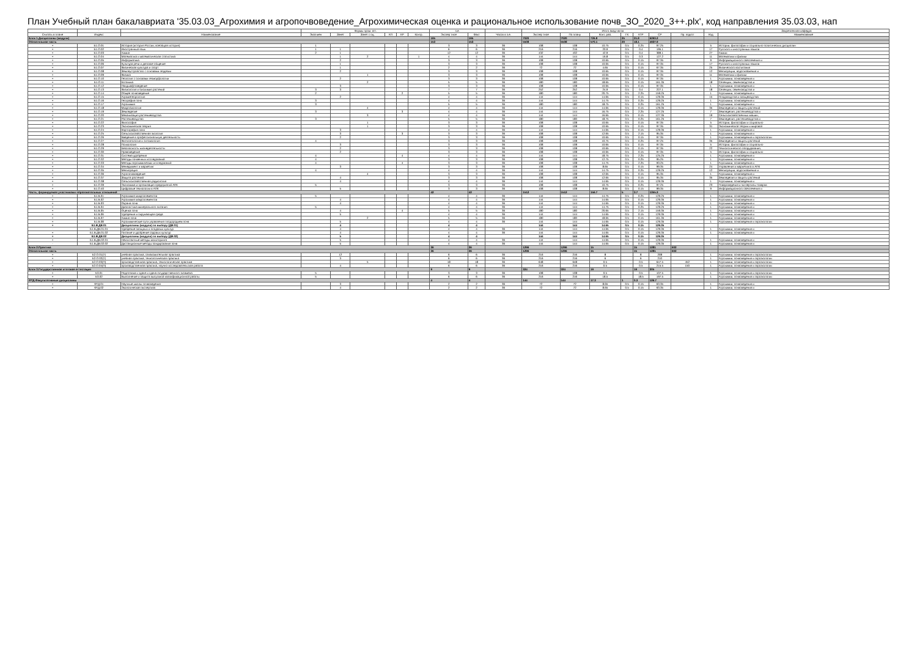План Учебный план бакалавриата '35.03.03_Агрохимия и агропочвоведение_Агрохимическая оценка и рациональное использование почв_ЗО_2020_3++.plx', код направления 35.03.03, нап
| - | - | - | Формы пром. атт. | | | | | | з.е. | | - | Итого акад.часов | | | | | | | Закрепленная кафедра | |
| --- | --- | --- | --- | --- | --- | --- | --- | --- | --- | --- | --- | --- | --- | --- | --- | --- | --- | --- | --- | --- |
| Считать в плане | Индекс | Наименование | Экза мен | Зачет | Зачет с оц. | КП | КР | Контр. | Экспер тное | Факт | Часов в з.е. | Экспер тное | По плану | Конт. раб. | ГК | КТР | СР | Пр. подгот | Код | Наименование |
| Блок 1.Дисциплины (модули) | | | | | | | | | 195 | 195 | | 7020 | 7020 | 726.8 | 25 | 21.8 | 6293.2 | | | |
| Обязательная часть | | | | | | | | | 153 | 153 | | 5508 | 5508 | 570.1 | 20 | 18.1 | 4937.9 | | | |
| + | Б1.О.01 | История (история России, всеобщая история) | 1 | | | | | | 3 | 3 | 36 | 108 | 108 | 10.75 | 0.5 | 0.25 | 97.25 | | 5 | Истории, философии и социально-политических дисциплин |
| + | Б1.О.02 | Иностранный язык | 1 | 1 | | | | | 6 | 6 | 36 | 216 | 216 | 20.9 | 0.5 | 0.4 | 195.1 | | 17 | Русского и иностранных языков |
| + | Б1.О.03 | Химия | 2 | 1 | | | | | 12 | 12 | 36 | 432 | 432 | 42.9 | 0.5 | 0.4 | 389.1 | | 27 | Химии |
| + | Б1.О.04 | Математика и математическая статистика | | 1 | 2 | | | 1 | 4 | 4 | 36 | 144 | 144 | 16.8 | 0.5 | 0.3 | 127.2 | | 11 | Математики и физики |
| + | Б1.О.05 | Информатика | | 2 | | | | | 3 | 3 | 36 | 108 | 108 | 10.65 | 0.5 | 0.15 | 97.35 | | 9 | Информационного обеспечения и |
| + | Б1.О.06 | Культура речи и деловое общение | | 1 | | | | | 3 | 3 | 36 | 108 | 108 | 10.65 | 0.5 | 0.15 | 97.35 | | 17 | Русского и иностранных языков |
| + | Б1.О.07 | Физическая культура и спорт | | 1 | | | | | 2 | 2 | 36 | 72 | 72 | 4.65 | 0.5 | 0.15 | 67.35 | | 25 | Физического воспитания |
| + | Б1.О.08 | Землеустройство с основами геодезии | | 2 | | | | | 3 | 3 | 36 | 108 | 108 | 10.65 | 0.5 | 0.15 | 97.35 | | 12 | Мелиорации, водоснабжения и |
| + | Б1.О.09 | Физика | | | 1 | | | | 3 | 3 | 36 | 108 | 108 | 10.65 | 0.5 | 0.15 | 97.35 | | 11 | Математики и физики |
| + | Б1.О.10 | Геология с основами геоморфологии | | 2 | | | | | 3 | 3 | 36 | 108 | 108 | 10.65 | 0.5 | 0.15 | 97.35 | | 1 | Агрохимии, почвоведения и |
| + | Б1.О.11 | Ботаника | | | 2 | | | | 5 | 5 | 36 | 180 | 180 | 18.65 | 0.5 | 0.15 | 161.35 | | 18 | Селекции, семеноводства и |
| + | Б1.О.12 | Ландшафтоведение | | 3 | | | | | 3 | 3 | 36 | 108 | 108 | 10.65 | 0.5 | 0.15 | 97.35 | | 1 | Агрохимии, почвоведения и |
| + | Б1.О.13 | Физиология и биохимия растений | 3 | 3 | | | | | 7 | 7 | 36 | 252 | 252 | 24.9 | 0.5 | 0.4 | 227.1 | | 18 | Селекции, семеноводства и |
| + | Б1.О.14 | Общее почвоведение | 2 | | | | 2 | | 5 | 5 | 36 | 180 | 180 | 20.75 | 0.5 | 2.25 | 159.25 | | 1 | Агрохимии, почвоведения и |
| + | Б1.О.15 | Агрометеорология | | 2 | | | | | 4 | 4 | 36 | 144 | 144 | 14.65 | 0.5 | 0.15 | 129.35 | | 15 | Плодоводства и овощеводства |
| + | Б1.О.16 | География почв | 3 | | | | | | 4 | 4 | 36 | 144 | 144 | 14.75 | 0.5 | 0.25 | 129.25 | | 1 | Агрохимии, почвоведения и |
| + | Б1.О.17 | Агрохимия | 3 | | | | | | 5 | 5 | 36 | 180 | 180 | 18.75 | 0.5 | 0.25 | 161.25 | | 1 | Агрохимии, почвоведения и |
| + | Б1.О.18 | Микробиология | | | 4 | | | | 4 | 4 | 36 | 144 | 144 | 14.65 | 0.5 | 0.15 | 129.35 | | 35 | Земледелия и защиты растений |
| + | Б1.О.19 | Земледелие | 3 | | | | 3 | | 4 | 4 | 36 | 144 | 144 | 16.75 | 0.5 | 2.25 | 127.25 | | 7 | Земледелия, растениеводства и |
| + | Б1.О.20 | Механизация растениеводства | | | 3 | | | | 4 | 4 | 36 | 144 | 144 | 16.65 | 0.5 | 0.15 | 127.35 | | 19 | Сельскохозяйственных машин, |
| + | Б1.О.21 | Растениеводство | 3 | | | | | | 5 | 5 | 36 | 180 | 180 | 18.75 | 0.5 | 0.25 | 161.25 | | 7 | Земледелия, растениеводства и |
| + | Б1.О.22 | Философия | | | 1 | | | | 3 | 3 | 36 | 108 | 108 | 10.65 | 0.5 | 0.15 | 97.35 | | 5 | Истории, философии и социально- |
| + | Б1.О.23 | Экономическая теория | | | 1 | | | | 3 | 3 | 36 | 108 | 108 | 10.65 | 0.5 | 0.15 | 97.35 | | 31 | Экономической теории и мировой |
| + | Б1.О.24 | Картография почв | | 3 | | | | | 4 | 4 | 36 | 144 | 144 | 14.65 | 0.5 | 0.15 | 129.35 | | 1 | Агрохимии, почвоведения и |
| + | Б1.О.25 | Сельскохозяйственная экология | | 3 | | | 3 | | 3 | 3 | 36 | 108 | 108 | 12.65 | 0.5 | 2.15 | 95.35 | | 1 | Агрохимии, почвоведения и |
| + | Б1.О.26 | Введение в профессиональную деятельность | | 2 | | | | | 3 | 3 | 36 | 108 | 108 | 10.65 | 0.5 | 0.15 | 97.35 | | 1 | Агрохимии, почвоведения и агроэкологии |
| + | Б1.О.27 | Фитопатология и энтомология | 4 | | | | | | 3 | 3 | 36 | 108 | 108 | 10.75 | 0.5 | 0.25 | 97.25 | | 35 | Земледелия и защиты растений |
| + | Б1.О.28 | Психология | | 3 | | | | | 3 | 3 | 36 | 108 | 108 | 10.65 | 0.5 | 0.15 | 97.35 | | 5 | Истории, философии и социально- |
| + | Б1.О.29 | Безопасность жизнедеятельности | | 2 | | | | | 3 | 3 | 36 | 108 | 108 | 10.65 | 0.5 | 0.15 | 97.35 | | 22 | Технологического оборудования, |
| + | Б1.О.30 | Правоведение | | 2 | | | | | 3 | 3 | 36 | 108 | 108 | 10.65 | 0.5 | 0.15 | 97.35 | | 5 | Истории, философии и социально- |
| + | Б1.О.31 | Система удобрения | 4 | | | | 4 | | 4 | 4 | 36 | 144 | 144 | 18.75 | 0.5 | 2.25 | 125.25 | | 1 | Агрохимии, почвоведения и |
| + | Б1.О.32 | Методы почвенных исследований | 4 | | | | | | 3 | 3 | 36 | 108 | 108 | 12.75 | 0.5 | 0.25 | 95.25 | | 1 | Агрохимии, почвоведения и |
| + | Б1.О.33 | Методы агрохимических исследований | 4 | | | | 4 | | 3 | 3 | 36 | 108 | 108 | 14.75 | 0.5 | 2.25 | 93.25 | | 1 | Агрохимии, почвоведения и |
| + | Б1.О.34 | Менеджмент и маркетинг | | 3 | | | | | 3 | 3 | 36 | 108 | 108 | 8.65 | 0.5 | 0.15 | 99.35 | | 24 | Управления и маркетинга в АПК |
| + | Б1.О.35 | Мелиорация | 4 | | | | | | 4 | 4 | 36 | 144 | 144 | 14.75 | 0.5 | 0.25 | 129.25 | | 12 | Мелиорации, водоснабжения и |
| + | Б1.О.36 | Агропочвоведение | | | 4 | | | | 3 | 3 | 36 | 108 | 108 | 12.65 | 0.5 | 0.15 | 95.35 | | 1 | Агрохимии, почвоведения и |
| + | Б1.О.37 | Защита растений | | 4 | | | | | 3 | 3 | 36 | 108 | 108 | 12.65 | 0.5 | 0.15 | 95.35 | | 35 | Земледелия и защиты растений |
| + | Б1.О.38 | Сельскохозяйственная радиология | | 4 | | | | | 4 | 4 | 36 | 144 | 144 | 14.65 | 0.5 | 0.15 | 129.35 | | 1 | Агрохимии, почвоведения и |
| + | Б1.О.39 | Экономика и организация предприятий АПК | 5 | | | | | | 3 | 3 | 36 | 108 | 108 | 10.75 | 0.5 | 0.25 | 97.25 | | 23 | Товароведения и экспертизы товаров |
| + | Б1.О.40 | Цифровые технологии в АПК | | 5 | | | | | 3 | 3 | 36 | 108 | 108 | 8.65 | 0.5 | 0.15 | 99.35 | | 9 | Информационного обеспечения и |
| Часть, формируемая участниками образовательных отношений | | | | | | | | | 42 | 42 | | 1512 | 1512 | 156.7 | 5 | 3.7 | 1355.3 | | | |
| + | Б1.В.01 | Агрохимия микроэлементов | 5 | | | | | | 4 | 4 | 36 | 144 | 144 | 14.75 | 0.5 | 0.25 | 129.25 | | 1 | Агрохимии, почвоведения и |
| + | Б1.В.02 | Агрохимия макроэлементов | | 4 | | | | | 4 | 4 | 36 | 144 | 144 | 14.65 | 0.5 | 0.15 | 129.35 | | 1 | Агрохимии, почвоведения и |
| + | Б1.В.03 | Охрана почв | | 4 | | | | | 4 | 4 | 36 | 144 | 144 | 14.65 | 0.5 | 0.15 | 129.35 | | 1 | Агрохимии, почвоведения и |
| + | Б1.В.04 | Диагностика минерального питания | 5 | | | | | | 4 | 4 | 36 | 144 | 144 | 14.75 | 0.5 | 0.25 | 129.25 | | 1 | Агрохимии, почвоведения и |
| + | Б1.В.05 | Оценка почв | | 4 | | | 4 | | 5 | 5 | 36 | 180 | 180 | 20.65 | 0.5 | 2.15 | 159.35 | | 1 | Агрохимии, почвоведения и |
| + | Б1.В.06 | Удобрения и окружающая среда | | 5 | | | | | 4 | 4 | 36 | 144 | 144 | 14.65 | 0.5 | 0.15 | 129.35 | | 1 | Агрохимии, почвоведения и |
| + | Б1.В.07 | Химия почв | | | 2 | | | | 5 | 5 | 36 | 180 | 180 | 18.65 | 0.5 | 0.15 | 161.35 | | 1 | Агрохимии, почвоведения и |
| + | Б1.В.08 | Агрохимические пути управления плодородием почв | | 5 | | | | | 4 | 4 | 36 | 144 | 144 | 14.65 | 0.5 | 0.15 | 129.35 | | 1 | Агрохимии, почвоведения и агроэкологии |
| + | Б1.В.ДВ.01 | Дисциплины (модули) по выбору (ДВ.01) | | 4 | | | | | 4 | 4 | | 144 | 144 | 14.65 | 0.5 | 0.15 | 129.35 | | | |
| - | Б1.В.ДВ.01.01 | Удобрение овощных и плодовых культур | | 4 | | | | | 4 | 4 | 36 | 144 | 144 | 14.65 | 0.5 | 0.15 | 129.35 | | 1 | Агрохимии, почвоведения и |
| + | Б1.В.ДВ.01.02 | Питание и удобрение садовых культур | | 4 | | | | | 4 | 4 | 36 | 144 | 144 | 14.65 | 0.5 | 0.15 | 129.35 | | 1 | Агрохимии, почвоведения и |
| + | Б1.В.ДВ.02 | Дисциплины (модули) по выбору (ДВ.02) | | 5 | | | | | 4 | 4 | | 144 | 144 | 14.65 | 0.5 | 0.15 | 129.35 | | | |
| + | Б1.В.ДВ.02.01 | Неконтактные методы мониторинга | | 5 | | | | | 4 | 4 | 36 | 144 | 144 | 14.65 | 0.5 | 0.15 | 129.35 | | 1 | Агрохимии, почвоведения и |
| - | Б1.В.ДВ.02.02 | Дистанционные методы зондирования почв | | 5 | | | | | 4 | 4 | 36 | 144 | 144 | 14.65 | 0.5 | 0.15 | 129.35 | | 1 | Агрохимии, почвоведения и |
| Блок 2.Практика | | | | | | | | | 36 | 36 | | 1296 | 1296 | 15 | | 15 | 1281 | 602 | | |
| Обязательная часть | | | | | | | | | 36 | 36 | | 1296 | 1296 | 15 | | 15 | 1281 | 602 | | |
| + | Б2.О.01(У) | учебная практика, ознакомительная практика | | 12 | | | | | 6 | 6 | 36 | 216 | 216 | 8 | | 8 | 208 | | 1 | Агрохимии, почвоведения и агроэкологии |
| + | Б2.О.02(У) | учебная практика, технологическая практика | | 3 | | | | | 6 | 6 | 36 | 216 | 216 | 6 | | 6 | 210 | | 1 | Агрохимии, почвоведения и агроэкологии |
| + | Б2.О.03(П) | производственная практика, технологическая практика | | | 5 | | | | 18 | 18 | 36 | 648 | 648 | 0.5 | | 0.5 | 647.5 | 452 | 1 | Агрохимии, почвоведения и агроэкологии |
| + | Б2.О.04(П) | производственная практика, научно-исследовательская работа | | 4 | | | | | 6 | 6 | 36 | 216 | 216 | 0.5 | | 0.5 | 215.5 | 150 | 1 | Агрохимии, почвоведения и агроэкологии |
| Блок 3.Государственная итоговая аттестация | | | | | | | | | 9 | 9 | | 324 | 324 | 19 | | 19 | 305 | | | |
| + | Б3.01 | Подготовка к сдаче и сдача государственного экзамена | 5 | | | | | | 3 | 3 | 36 | 108 | 108 | 0.5 | | 0.5 | 107.5 | | 1 | Агрохимии, почвоведения и агроэкологии |
| + | Б3.02 | Выполнение и защита выпускной квалификационной работы | 5 | | | | | | 6 | 6 | 36 | 216 | 216 | 18.5 | | 18.5 | 197.5 | | 1 | Агрохимии, почвоведения и агроэкологии |
| ФТД.Факультативные дисциплины | | | | | | | | | 4 | 4 | | 144 | 144 | 17.3 | 1 | 0.3 | 126.7 | | | |
| + | ФТД.01 | Научные школы почвоведения | | 3 | | | | | 2 | 2 | 36 | 72 | 72 | 8.65 | 0.5 | 0.15 | 63.35 | | 1 | Агрохимии, почвоведения и |
| + | ФТД.02 | Экологическая экспертиза | | 4 | | | | | 2 | 2 | 36 | 72 | 72 | 8.65 | 0.5 | 0.15 | 63.35 | | 1 | Агрохимии, почвоведения и |